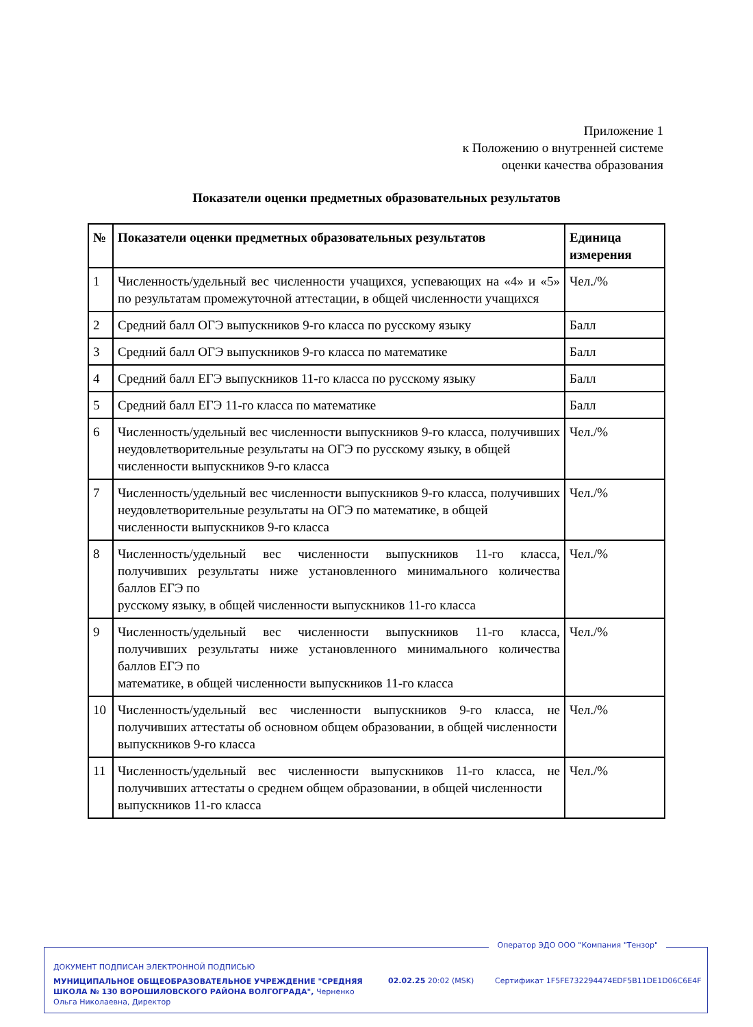Приложение 1
к Положению о внутренней системе
оценки качества образования
Показатели оценки предметных образовательных результатов
| № | Показатели оценки предметных образовательных результатов | Единица измерения |
| --- | --- | --- |
| 1 | Численность/удельный вес численности учащихся, успевающих на «4» и «5» по результатам промежуточной аттестации, в общей численности учащихся | Чел./% |
| 2 | Средний балл ОГЭ выпускников 9-го класса по русскому языку | Балл |
| 3 | Средний балл ОГЭ выпускников 9-го класса по математике | Балл |
| 4 | Средний балл ЕГЭ выпускников 11-го класса по русскому языку | Балл |
| 5 | Средний балл ЕГЭ 11-го класса по математике | Балл |
| 6 | Численность/удельный вес численности выпускников 9-го класса, получивших неудовлетворительные результаты на ОГЭ по русскому языку, в общей численности выпускников 9-го класса | Чел./% |
| 7 | Численность/удельный вес численности выпускников 9-го класса, получивших неудовлетворительные результаты на ОГЭ по математике, в общей численности выпускников 9-го класса | Чел./% |
| 8 | Численность/удельный вес численности выпускников 11-го класса, получивших результаты ниже установленного минимального количества баллов ЕГЭ по русскому языку, в общей численности выпускников 11-го класса | Чел./% |
| 9 | Численность/удельный вес численности выпускников 11-го класса, получивших результаты ниже установленного минимального количества баллов ЕГЭ по математике, в общей численности выпускников 11-го класса | Чел./% |
| 10 | Численность/удельный вес численности выпускников 9-го класса, не получивших аттестаты об основном общем образовании, в общей численности выпускников 9-го класса | Чел./% |
| 11 | Численность/удельный вес численности выпускников 11-го класса, не получивших аттестаты о среднем общем образовании, в общей численности выпускников 11-го класса | Чел./% |
Оператор ЭДО ООО "Компания "Тензор"
ДОКУМЕНТ ПОДПИСАН ЭЛЕКТРОННОЙ ПОДПИСЬЮ
МУНИЦИПАЛЬНОЕ ОБЩЕОБРАЗОВАТЕЛЬНОЕ УЧРЕЖДЕНИЕ "СРЕДНЯЯ ШКОЛА № 130 ВОРОШИЛОВСКОГО РАЙОНА ВОЛГОГРАДА", Черненко Ольга Николаевна, Директор
02.02.25 20:02 (MSK)
Сертификат 1F5FE732294474EDF5B11DE1D06C6E4F